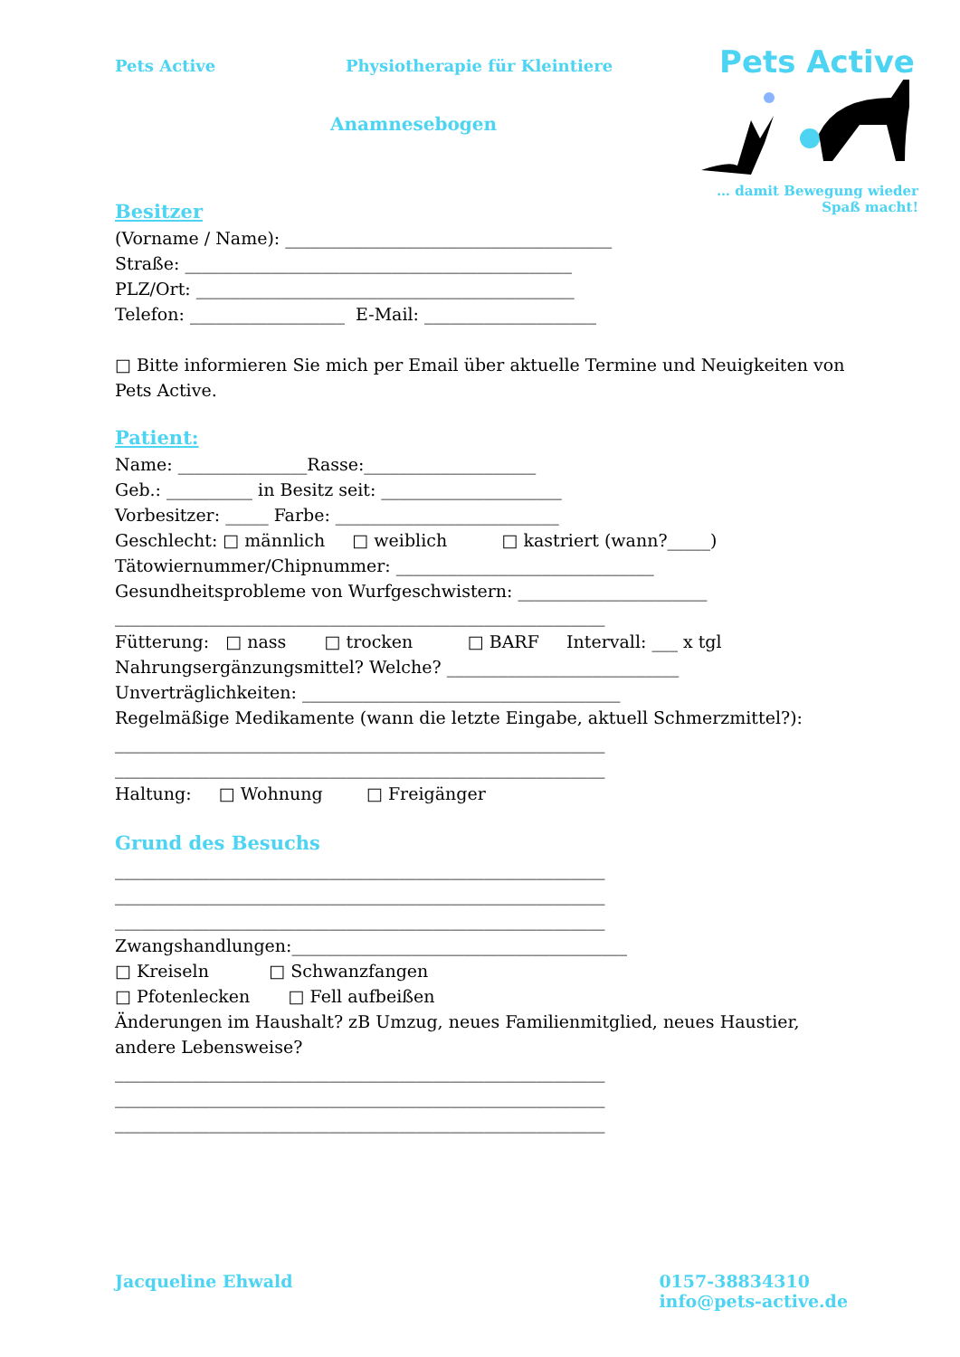Pets Active Physiotherapie für Kleintiere
Pets Active
… damit Bewegung wieder
Spaß macht!
Anamnesebogen
Besitzer
(Vorname / Name): ______________________________________
Straße: _____________________________________________
PLZ/Ort: ____________________________________________
Telefon: __________________ E-Mail: ____________________
□ Bitte informieren Sie mich per Email über aktuelle Termine und Neuigkeiten von Pets Active.
Patient:
Name: _______________Rasse:____________________
Geb.: __________ in Besitz seit: _____________________
Vorbesitzer: _____ Farbe: __________________________
Geschlecht: □ männlich □ weiblich □ kastriert (wann?_____)
Tätowiernummer/Chipnummer: ______________________________
Gesundheitsprobleme von Wurfgeschwistern: ______________________
_________________________________________________________
Fütterung: □ nass □ trocken □ BARF Intervall: ___ x tgl
Nahrungsergänzungsmittel? Welche? ___________________________
Unverträglichkeiten: _____________________________________
Regelmäßige Medikamente (wann die letzte Eingabe, aktuell Schmerzmittel?):
_________________________________________________________
_________________________________________________________
Haltung: □ Wohnung □ Freigänger
Grund des Besuchs
_________________________________________________________
_________________________________________________________
_________________________________________________________
Zwangshandlungen:_______________________________________
□ Kreiseln □ Schwanzfangen
□ Pfotenlecken □ Fell aufbeißen
Änderungen im Haushalt? zB Umzug, neues Familienmitglied, neues Haustier, andere Lebensweise?
_________________________________________________________
_________________________________________________________
_________________________________________________________
Jacqueline Ehwald 0157-38834310
info@pets-active.de